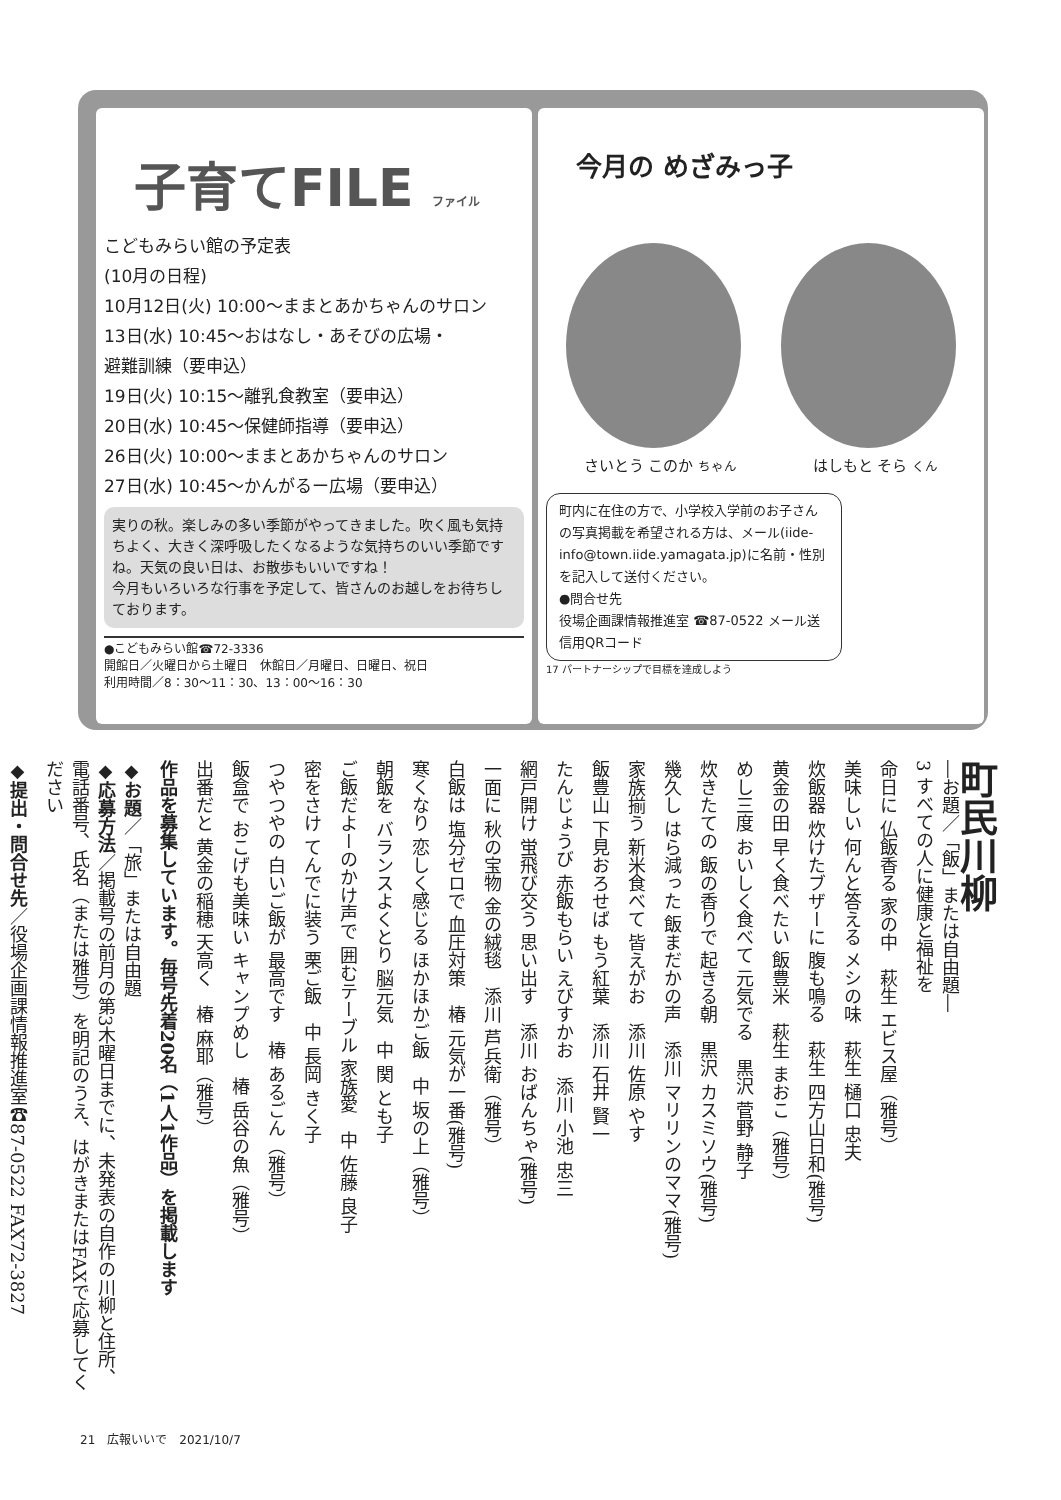子育てFILE ファイル
こどもみらい館の予定表
(10月の日程)
10月12日(火) 10:00～ままとあかちゃんのサロン
13日(水) 10:45～おはなし・あそびの広場・
避難訓練（要申込）
19日(火) 10:15～離乳食教室（要申込）
20日(水) 10:45～保健師指導（要申込）
26日(火) 10:00～ままとあかちゃんのサロン
27日(水) 10:45～かんがるー広場（要申込）
実りの秋。楽しみの多い季節がやってきました。吹く風も気持ちよく、大きく深呼吸したくなるような気持ちのいい季節ですね。天気の良い日は、お散歩もいいですね！
今月もいろいろな行事を予定して、皆さんのお越しをお待ちしております。
●こどもみらい館☎72-3336
開館日／火曜日から土曜日　休館日／月曜日、日曜日、祝日
利用時間／8：30～11：30、13：00～16：30
今月の めざみっ子
さいとう このか ちゃん はしもと そら くん
町内に在住の方で、小学校入学前のお子さんの写真掲載を希望される方は、メール(iide-info@town.iide.yamagata.jp)に名前・性別を記入して送付ください。
●問合せ先
役場企画課情報推進室 ☎87-0522 メール送信用QRコード
17 パートナーシップで目標を達成しよう
町民川柳
―お題／「飯」または自由題―
3 すべての人に健康と福祉を
命日に 仏飯香る 家の中　萩生 エビス屋（雅号）
美味しい 何んと答える メシの味　萩生 樋口 忠夫
炊飯器 炊けたブザーに 腹も鳴る　萩生 四方山日和(雅号)
黄金の田 早く食べたい 飯豊米　萩生 まおこ（雅号）
めし三度 おいしく食べて 元気でる　黒沢 菅野 静子
炊きたての 飯の香りで 起きる朝　黒沢 カスミソウ(雅号)
幾久し はら減った 飯まだかの声　添川 マリリンのママ(雅号)
家族揃う 新米食べて 皆えがお　添川 佐原 やす
飯豊山 下見おろせば もう紅葉　添川 石井 賢一
たんじょうび 赤飯もらい えびすかお　添川 小池 忠三
網戸開け 蛍飛び交う 思い出す　添川 おばんちゃ(雅号)
一面に 秋の宝物 金の絨毯　添川 芦兵衛（雅号）
白飯は 塩分ゼロで 血圧対策　椿 元気が一番(雅号)
寒くなり 恋しく感じる ほかほかご飯　中 坂の上（雅号）
朝飯を バランスよくとり 脳元気　中 関 とも子
ご飯だよーのかけ声で 囲むテーブル 家族愛　中 佐藤 良子
密をさけ てんでに装う 栗ご飯　中 長岡 きく子
つやつやの 白いご飯が 最高です　椿 あるごん（雅号）
飯盒で おこげも美味い キャンプめし　椿 岳谷の魚（雅号）
出番だと 黄金の稲穂 天高く　椿 麻耶（雅号）
作品を募集しています。毎号先着20名（1人1作品）を掲載します
◆お題／「旅」または自由題
◆応募方法／掲載号の前月の第3木曜日までに、未発表の自作の川柳と住所、電話番号、氏名（または雅号）を明記のうえ、はがきまたはFAXで応募してください
◆提出・問合せ先／役場企画課情報推進室☎87-0522 FAX72-3827
21　広報いいで　2021/10/7